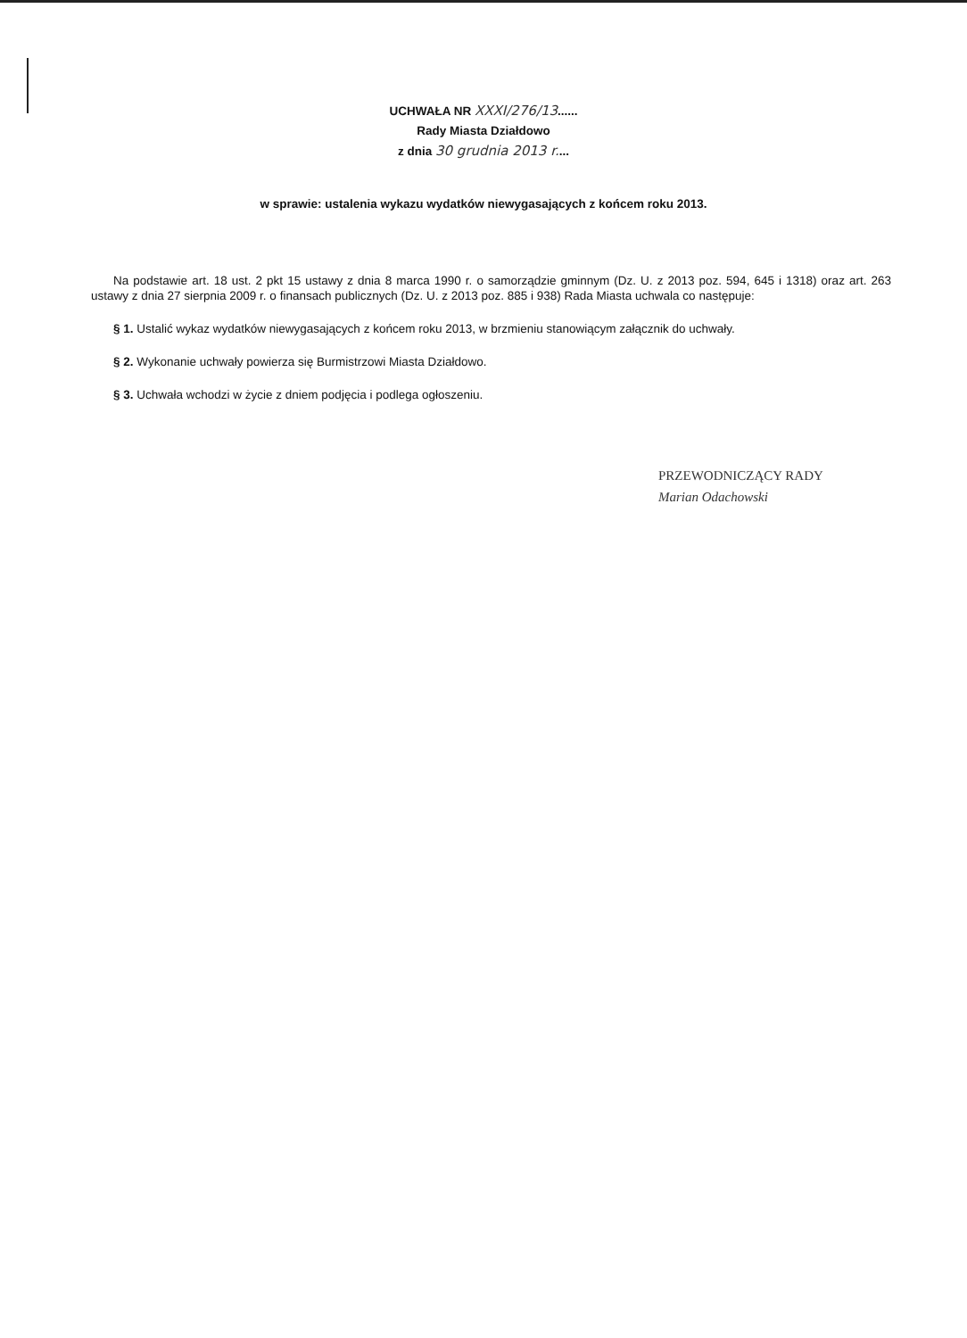UCHWAŁA NR XXXI/276/13......
Rady Miasta Działdowo
z dnia 30 grudnia 2013 r....
w sprawie: ustalenia wykazu wydatków niewygasających z końcem roku 2013.
Na podstawie art. 18 ust. 2 pkt 15 ustawy z dnia 8 marca 1990 r. o samorządzie gminnym (Dz. U. z 2013 poz. 594, 645 i 1318) oraz art. 263 ustawy z dnia 27 sierpnia 2009 r. o finansach publicznych (Dz. U. z 2013 poz. 885 i 938) Rada Miasta uchwala co następuje:
§ 1. Ustalić wykaz wydatków niewygasających z końcem roku 2013, w brzmieniu stanowiącym załącznik do uchwały.
§ 2. Wykonanie uchwały powierza się Burmistrzowi Miasta Działdowo.
§ 3. Uchwała wchodzi w życie z dniem podjęcia i podlega ogłoszeniu.
PRZEWODNICZĄCY RADY
Marian Odachowski